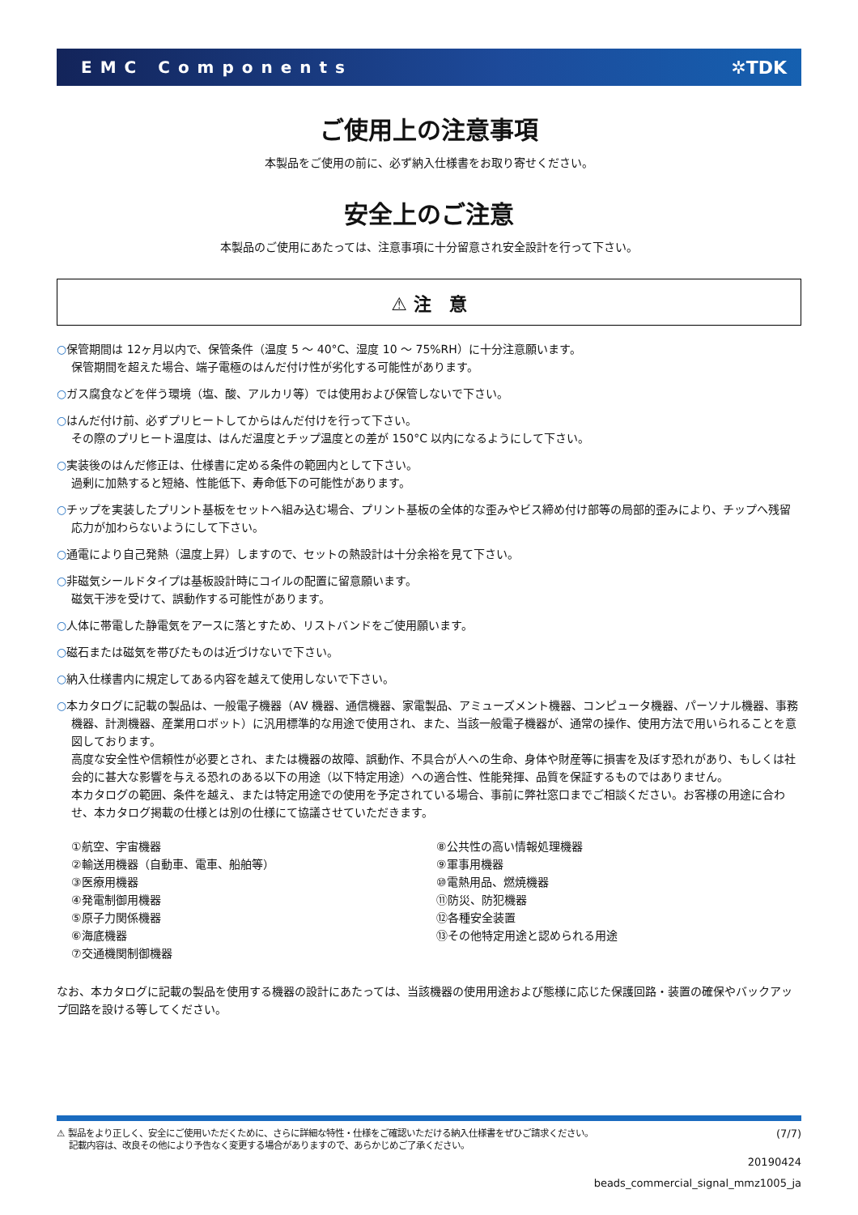EMC Components ✲TDK
ご使用上の注意事項
本製品をご使用の前に、必ず納入仕様書をお取り寄せください。
安全上のご注意
本製品のご使用にあたっては、注意事項に十分留意され安全設計を行って下さい。
⚠ 注　意
○保管期間は 12ヶ月以内で、保管条件（温度 5 ～ 40°C、湿度 10 ～ 75%RH）に十分注意願います。
保管期間を超えた場合、端子電極のはんだ付け性が劣化する可能性があります。
○ガス腐食などを伴う環境（塩、酸、アルカリ等）では使用および保管しないで下さい。
○はんだ付け前、必ずプリヒートしてからはんだ付けを行って下さい。
その際のプリヒート温度は、はんだ温度とチップ温度との差が 150°C 以内になるようにして下さい。
○実装後のはんだ修正は、仕様書に定める条件の範囲内として下さい。
過剰に加熱すると短絡、性能低下、寿命低下の可能性があります。
○チップを実装したプリント基板をセットへ組み込む場合、プリント基板の全体的な歪みやビス締め付け部等の局部的歪みにより、チップへ残留応力が加わらないようにして下さい。
○通電により自己発熱（温度上昇）しますので、セットの熱設計は十分余裕を見て下さい。
○非磁気シールドタイプは基板設計時にコイルの配置に留意願います。
磁気干渉を受けて、誤動作する可能性があります。
○人体に帯電した静電気をアースに落とすため、リストバンドをご使用願います。
○磁石または磁気を帯びたものは近づけないで下さい。
○納入仕様書内に規定してある内容を越えて使用しないで下さい。
○本カタログに記載の製品は、一般電子機器（AV 機器、通信機器、家電製品、アミューズメント機器、コンピュータ機器、パーソナル機器、事務機器、計測機器、産業用ロボット）に汎用標準的な用途で使用され、また、当該一般電子機器が、通常の操作、使用方法で用いられることを意図しております。
高度な安全性や信頼性が必要とされ、または機器の故障、誤動作、不具合が人への生命、身体や財産等に損害を及ぼす恐れがあり、もしくは社会的に甚大な影響を与える恐れのある以下の用途（以下特定用途）への適合性、性能発揮、品質を保証するものではありません。
本カタログの範囲、条件を越え、または特定用途での使用を予定されている場合、事前に弊社窓口までご相談ください。お客様の用途に合わせ、本カタログ掲載の仕様とは別の仕様にて協議させていただきます。
①航空、宇宙機器
②輸送用機器（自動車、電車、船舶等）
③医療用機器
④発電制御用機器
⑤原子力関係機器
⑥海底機器
⑦交通機関制御機器
⑧公共性の高い情報処理機器
⑨軍事用機器
⑩電熱用品、燃焼機器
⑪防災、防犯機器
⑫各種安全装置
⑬その他特定用途と認められる用途
なお、本カタログに記載の製品を使用する機器の設計にあたっては、当該機器の使用用途および態様に応じた保護回路・装置の確保やバックアップ回路を設ける等してください。
⚠ 製品をより正しく、安全にご使用いただくために、さらに詳細な特性・仕様をご確認いただける納入仕様書をぜひご請求ください。
　 記載内容は、改良その他により予告なく変更する場合がありますので、あらかじめご了承ください。
(7/7)
20190424
beads_commercial_signal_mmz1005_ja